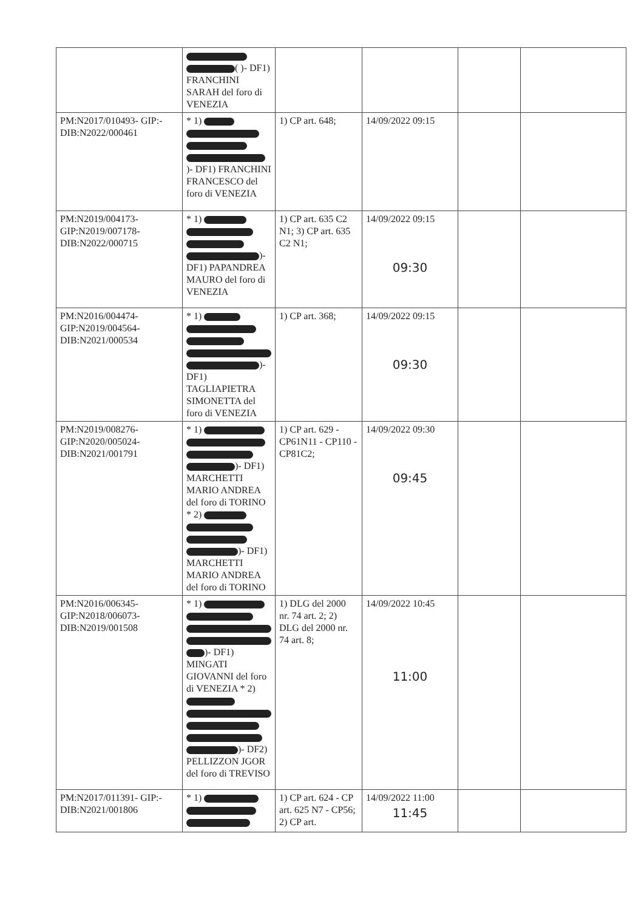| | ( )- DF1) FRANCHINI SARAH del foro di VENEZIA | | | | |
| PM:N2017/010493- GIP:-DIB:N2022/000461 | * 1) )- DF1) FRANCHINI FRANCESCO del foro di VENEZIA | 1) CP art. 648; | 14/09/2022 09:15 | | |
| PM:N2019/004173-GIP:N2019/007178-DIB:N2022/000715 | * 1) )- DF1) PAPANDREA MAURO del foro di VENEZIA | 1) CP art. 635 C2 N1; 3) CP art. 635 C2 N1; | 14/09/2022 09:15 09:30 | | |
| PM:N2016/004474-GIP:N2019/004564-DIB:N2021/000534 | * 1) )- DF1) TAGLIAPIETRA SIMONETTA del foro di VENEZIA | 1) CP art. 368; | 14/09/2022 09:15 09:30 | | |
| PM:N2019/008276-GIP:N2020/005024-DIB:N2021/001791 | * 1) )- DF1) MARCHETTI MARIO ANDREA del foro di TORINO * 2) )- DF1) MARCHETTI MARIO ANDREA del foro di TORINO | 1) CP art. 629 - CP61N11 - CP110 - CP81C2; | 14/09/2022 09:30 09:45 | | |
| PM:N2016/006345-GIP:N2018/006073-DIB:N2019/001508 | * 1) )- DF1) MINGATI GIOVANNI del foro di VENEZIA * 2) )- DF2) PELLIZZON JGOR del foro di TREVISO | 1) DLG del 2000 nr. 74 art. 2; 2) DLG del 2000 nr. 74 art. 8; | 14/09/2022 10:45 11:00 | | |
| PM:N2017/011391- GIP:-DIB:N2021/001806 | * 1) | 1) CP art. 624 - CP art. 625 N7 - CP56; 2) CP art. | 14/09/2022 11:00 11:45 | | |